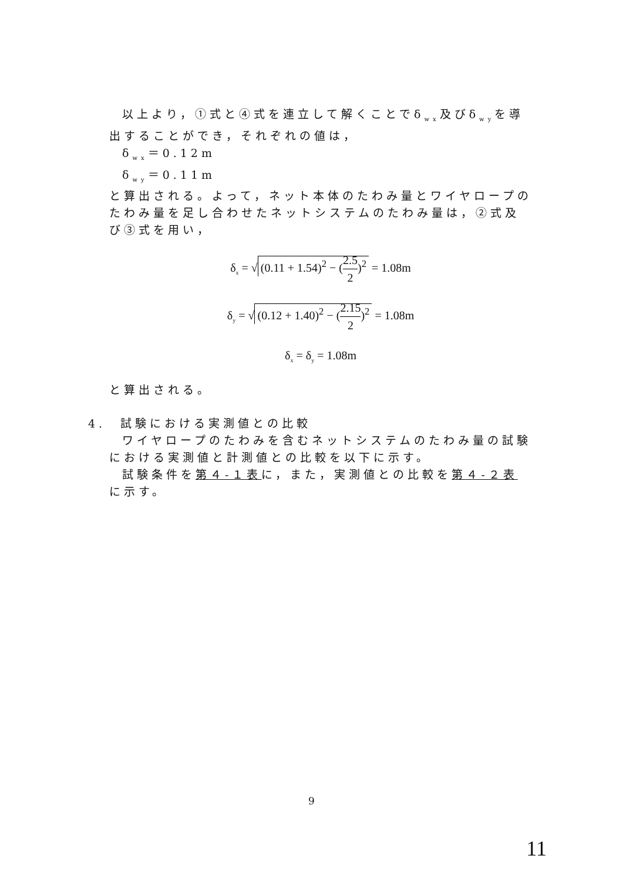以上より，①式と④式を連立して解くことでδ<sub>wx</sub>及びδ<sub>wy</sub>を導出することができ，それぞれの値は，
δ<sub>wx</sub>＝0.12m
δ<sub>wy</sub>＝0.11m
と算出される。よって，ネット本体のたわみ量とワイヤロープのたわみ量を足し合わせたネットシステムのたわみ量は，②式及び③式を用い，
δ<sub>x</sub> = √ (0.11 + 1.54)<sup>2</sup> − (2.5 2)<sup>2</sup> = 1.08m
δ<sub>y</sub> = √ (0.12 + 1.40)<sup>2</sup> − (2.15 2)<sup>2</sup> = 1.08m
δ<sub>x</sub> = δ<sub>y</sub> = 1.08m
と算出される。
4.　試験における実測値との比較
ワイヤロープのたわみを含むネットシステムのたわみ量の試験における実測値と計測値との比較を以下に示す。
試験条件を第４-１表に，また，実測値との比較を第４-２表に示す。
9
11